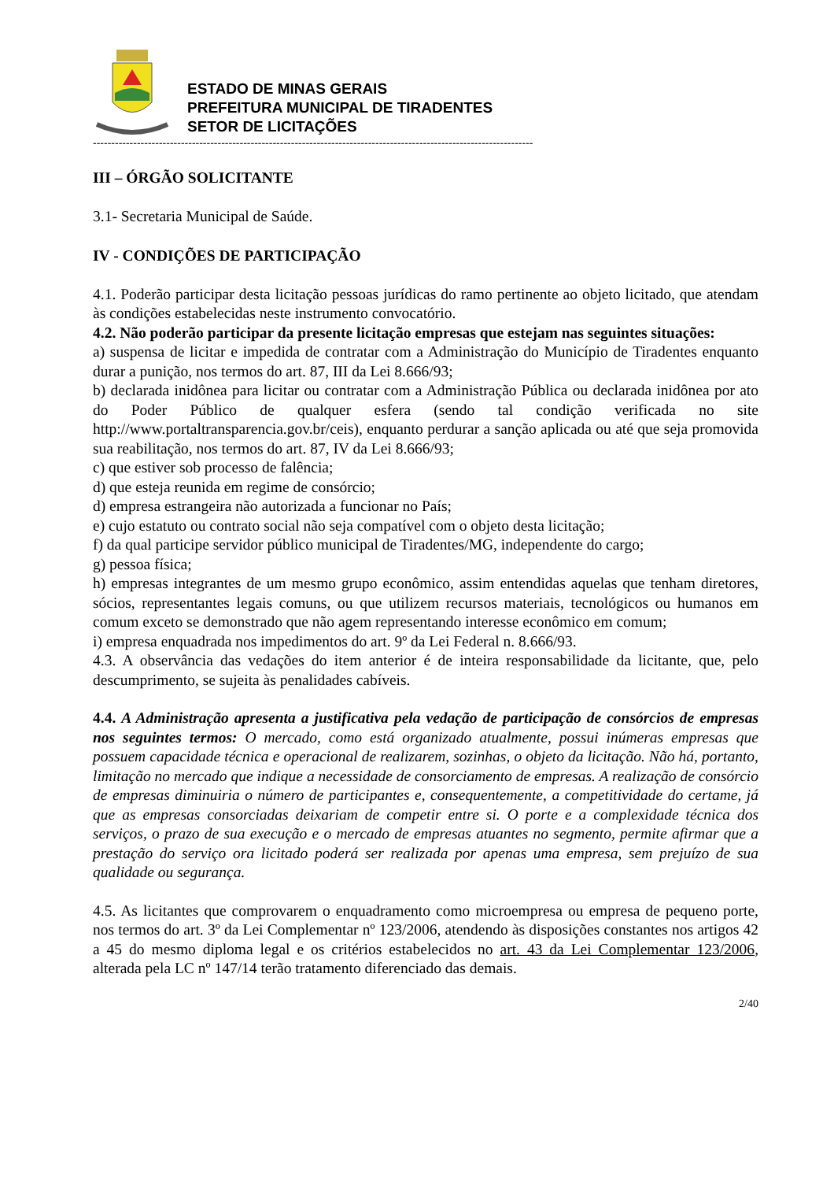ESTADO DE MINAS GERAIS
PREFEITURA MUNICIPAL DE TIRADENTES
SETOR DE LICITAÇÕES
------------------------------------------------------------------------------------------------------------------------
III – ÓRGÃO SOLICITANTE
3.1- Secretaria Municipal de Saúde.
IV - CONDIÇÕES DE PARTICIPAÇÃO
4.1. Poderão participar desta licitação pessoas jurídicas do ramo pertinente ao objeto licitado, que atendam às condições estabelecidas neste instrumento convocatório.
4.2. Não poderão participar da presente licitação empresas que estejam nas seguintes situações:
a) suspensa de licitar e impedida de contratar com a Administração do Município de Tiradentes enquanto durar a punição, nos termos do art. 87, III da Lei 8.666/93;
b) declarada inidônea para licitar ou contratar com a Administração Pública ou declarada inidônea por ato do Poder Público de qualquer esfera (sendo tal condição verificada no site http://www.portaltransparencia.gov.br/ceis), enquanto perdurar a sanção aplicada ou até que seja promovida sua reabilitação, nos termos do art. 87, IV da Lei 8.666/93;
c) que estiver sob processo de falência;
d) que esteja reunida em regime de consórcio;
d) empresa estrangeira não autorizada a funcionar no País;
e) cujo estatuto ou contrato social não seja compatível com o objeto desta licitação;
f) da qual participe servidor público municipal de Tiradentes/MG, independente do cargo;
g) pessoa física;
h) empresas integrantes de um mesmo grupo econômico, assim entendidas aquelas que tenham diretores, sócios, representantes legais comuns, ou que utilizem recursos materiais, tecnológicos ou humanos em comum exceto se demonstrado que não agem representando interesse econômico em comum;
i) empresa enquadrada nos impedimentos do art. 9º da Lei Federal n. 8.666/93.
4.3. A observância das vedações do item anterior é de inteira responsabilidade da licitante, que, pelo descumprimento, se sujeita às penalidades cabíveis.
4.4. A Administração apresenta a justificativa pela vedação de participação de consórcios de empresas nos seguintes termos: O mercado, como está organizado atualmente, possui inúmeras empresas que possuem capacidade técnica e operacional de realizarem, sozinhas, o objeto da licitação. Não há, portanto, limitação no mercado que indique a necessidade de consorciamento de empresas. A realização de consórcio de empresas diminuiria o número de participantes e, consequentemente, a competitividade do certame, já que as empresas consorciadas deixariam de competir entre si. O porte e a complexidade técnica dos serviços, o prazo de sua execução e o mercado de empresas atuantes no segmento, permite afirmar que a prestação do serviço ora licitado poderá ser realizada por apenas uma empresa, sem prejuízo de sua qualidade ou segurança.
4.5. As licitantes que comprovarem o enquadramento como microempresa ou empresa de pequeno porte, nos termos do art. 3º da Lei Complementar nº 123/2006, atendendo às disposições constantes nos artigos 42 a 45 do mesmo diploma legal e os critérios estabelecidos no art. 43 da Lei Complementar 123/2006, alterada pela LC nº 147/14 terão tratamento diferenciado das demais.
2/40